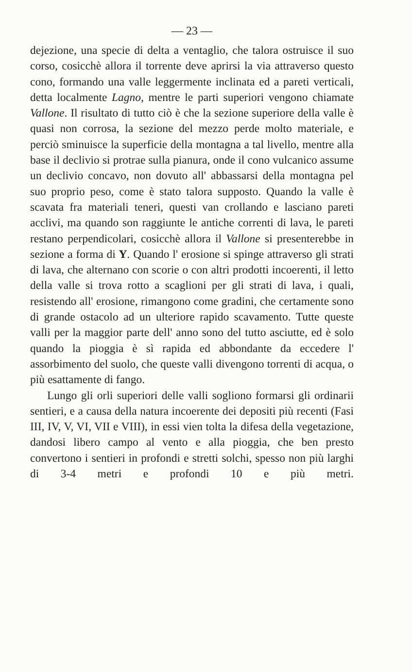— 23 —
dejezione, una specie di delta a ventaglio, che talora ostruisce il suo corso, cosicchè allora il torrente deve aprirsi la via attraverso questo cono, formando una valle leggermente inclinata ed a pareti verticali, detta localmente Lagno, mentre le parti superiori vengono chiamate Vallone. Il risultato di tutto ciò è che la sezione superiore della valle è quasi non corrosa, la sezione del mezzo perde molto materiale, e perciò sminuisce la superficie della montagna a tal livello, mentre alla base il declivio si protrae sulla pianura, onde il cono vulcanico assume un declivio concavo, non dovuto all' abbassarsi della montagna pel suo proprio peso, come è stato talora supposto. Quando la valle è scavata fra materiali teneri, questi van crollando e lasciano pareti acclivi, ma quando son raggiunte le antiche correnti di lava, le pareti restano perpendicolari, cosicchè allora il Vallone si presenterebbe in sezione a forma di Y. Quando l' erosione si spinge attraverso gli strati di lava, che alternano con scorie o con altri prodotti incoerenti, il letto della valle si trova rotto a scaglioni per gli strati di lava, i quali, resistendo all' erosione, rimangono come gradini, che certamente sono di grande ostacolo ad un ulteriore rapido scavamento. Tutte queste valli per la maggior parte dell' anno sono del tutto asciutte, ed è solo quando la pioggia è sì rapida ed abbondante da eccedere l' assorbimento del suolo, che queste valli divengono torrenti di acqua, o più esattamente di fango.
Lungo gli orli superiori delle valli sogliono formarsi gli ordinarii sentieri, e a causa della natura incoerente dei depositi più recenti (Fasi III, IV, V, VI, VII e VIII), in essi vien tolta la difesa della vegetazione, dandosi libero campo al vento e alla pioggia, che ben presto convertono i sentieri in profondi e stretti solchi, spesso non più larghi di 3-4 metri e profondi 10 e più metri.